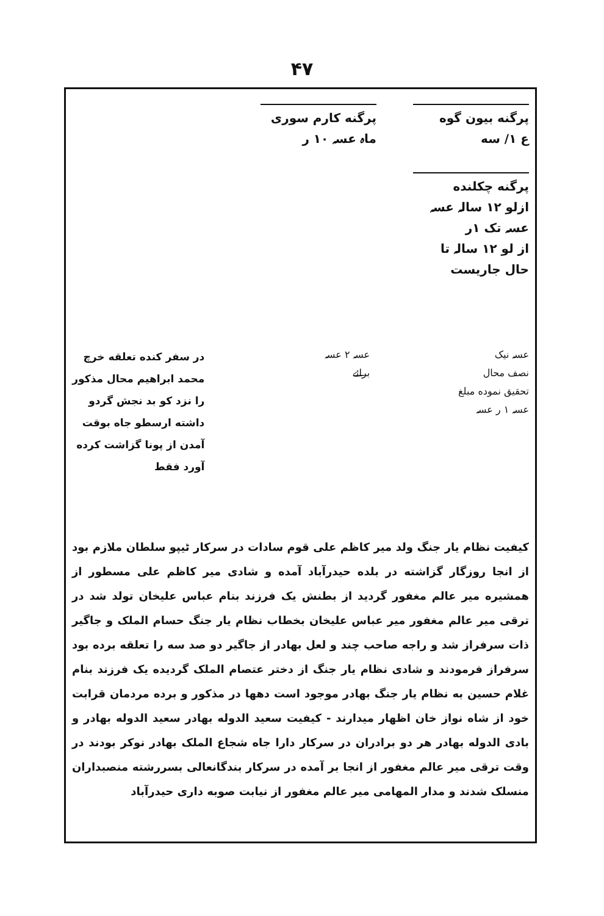۴۷
پرگنه بیون گوه
ع ۱/ سه
پرگنه چکلنده
ازلو ۱۲ سالہ عسہ
عسہ تک ۱ر
از لو ۱۲ سالہ تا حال جاریست
پرگنه کارم سوری
ماہ عسہ ۱۰ ر
عسہ نیک
نصف محال
تحقیق نموده مبلغ
عسہ ۱ ر عسہ
عسہ ۲ عسہ
برائے
در سفر کنده تعلقه خرچ محمد ابراهیم محال مذکور را نزد کو بد نجش گردو داشته ارسطو جاه بوقت آمدن از پونا گزاشت کرده آورد فقط
کیفیت نظام یار جنگ ولد میر کاظم علی قوم سادات در سرکار ٹیپو سلطان ملازم بود از انجا روزگار گزاشته در بلده حیدرآباد آمده و شادی میر کاظم علی مسطور از همشیره میر عالم مغفور گردید از بطنش یک فرزند بنام عباس علیخان تولد شد در ترقی میر عالم مغفور میر عباس علیخان بخطاب نظام یار جنگ حسام الملک و جاگیر ذات سرفراز شد و راجه صاحب چند و لعل بهادر از جاگیر دو صد سه را تعلقه برده بود سرفراز فرمودند و شادی نظام یار جنگ از دختر عتصام الملک گردیده یک فرزند بنام غلام حسین به نظام یار جنگ بهادر موجود است دهها در مذکور و برده مردمان قرابت خود از شاه نواز خان اظهار میدارند - کیفیت سعید الدوله بهادر سعید الدوله بهادر و بادی الدوله بهادر هر دو برادران در سرکار دارا جاه شجاع الملک بهادر نوکر بودند در وقت ترقی میر عالم مغفور از انجا بر آمده در سرکار بندگانعالی بسررشته منصبداران منسلک شدند و مدار المهامی میر عالم مغفور از نیابت صوبه داری حیدرآباد